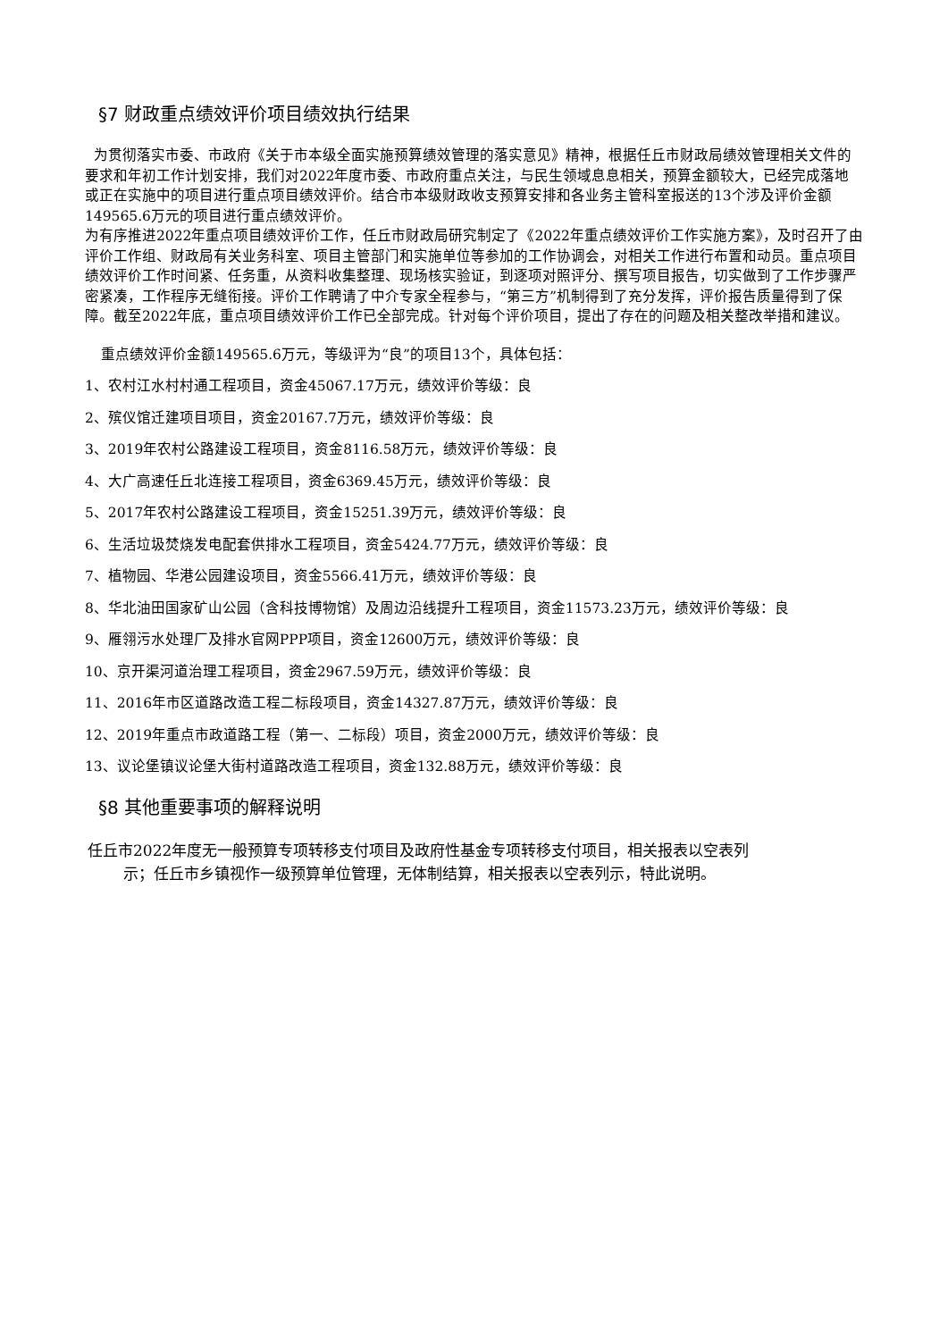§7 财政重点绩效评价项目绩效执行结果
为贯彻落实市委、市政府《关于市本级全面实施预算绩效管理的落实意见》精神，根据任丘市财政局绩效管理相关文件的要求和年初工作计划安排，我们对2022年度市委、市政府重点关注，与民生领域息息相关，预算金额较大，已经完成落地或正在实施中的项目进行重点项目绩效评价。结合市本级财政收支预算安排和各业务主管科室报送的13个涉及评价金额149565.6万元的项目进行重点绩效评价。
为有序推进2022年重点项目绩效评价工作，任丘市财政局研究制定了《2022年重点绩效评价工作实施方案》，及时召开了由评价工作组、财政局有关业务科室、项目主管部门和实施单位等参加的工作协调会，对相关工作进行布置和动员。重点项目绩效评价工作时间紧、任务重，从资料收集整理、现场核实验证，到逐项对照评分、撰写项目报告，切实做到了工作步骤严密紧凑，工作程序无缝衔接。评价工作聘请了中介专家全程参与，“第三方”机制得到了充分发挥，评价报告质量得到了保障。截至2022年底，重点项目绩效评价工作已全部完成。针对每个评价项目，提出了存在的问题及相关整改举措和建议。
重点绩效评价金额149565.6万元，等级评为“良”的项目13个，具体包括：
1、农村江水村村通工程项目，资金45067.17万元，绩效评价等级：良
2、殡仪馆迁建项目项目，资金20167.7万元，绩效评价等级：良
3、2019年农村公路建设工程项目，资金8116.58万元，绩效评价等级：良
4、大广高速任丘北连接工程项目，资金6369.45万元，绩效评价等级：良
5、2017年农村公路建设工程项目，资金15251.39万元，绩效评价等级：良
6、生活垃圾焚烧发电配套供排水工程项目，资金5424.77万元，绩效评价等级：良
7、植物园、华港公园建设项目，资金5566.41万元，绩效评价等级：良
8、华北油田国家矿山公园（含科技博物馆）及周边沿线提升工程项目，资金11573.23万元，绩效评价等级：良
9、雁翎污水处理厂及排水官网PPP项目，资金12600万元，绩效评价等级：良
10、京开渠河道治理工程项目，资金2967.59万元，绩效评价等级：良
11、2016年市区道路改造工程二标段项目，资金14327.87万元，绩效评价等级：良
12、2019年重点市政道路工程（第一、二标段）项目，资金2000万元，绩效评价等级：良
13、议论堡镇议论堡大街村道路改造工程项目，资金132.88万元，绩效评价等级：良
§8 其他重要事项的解释说明
任丘市2022年度无一般预算专项转移支付项目及政府性基金专项转移支付项目，相关报表以空表列
示；任丘市乡镇视作一级预算单位管理，无体制结算，相关报表以空表列示，特此说明。